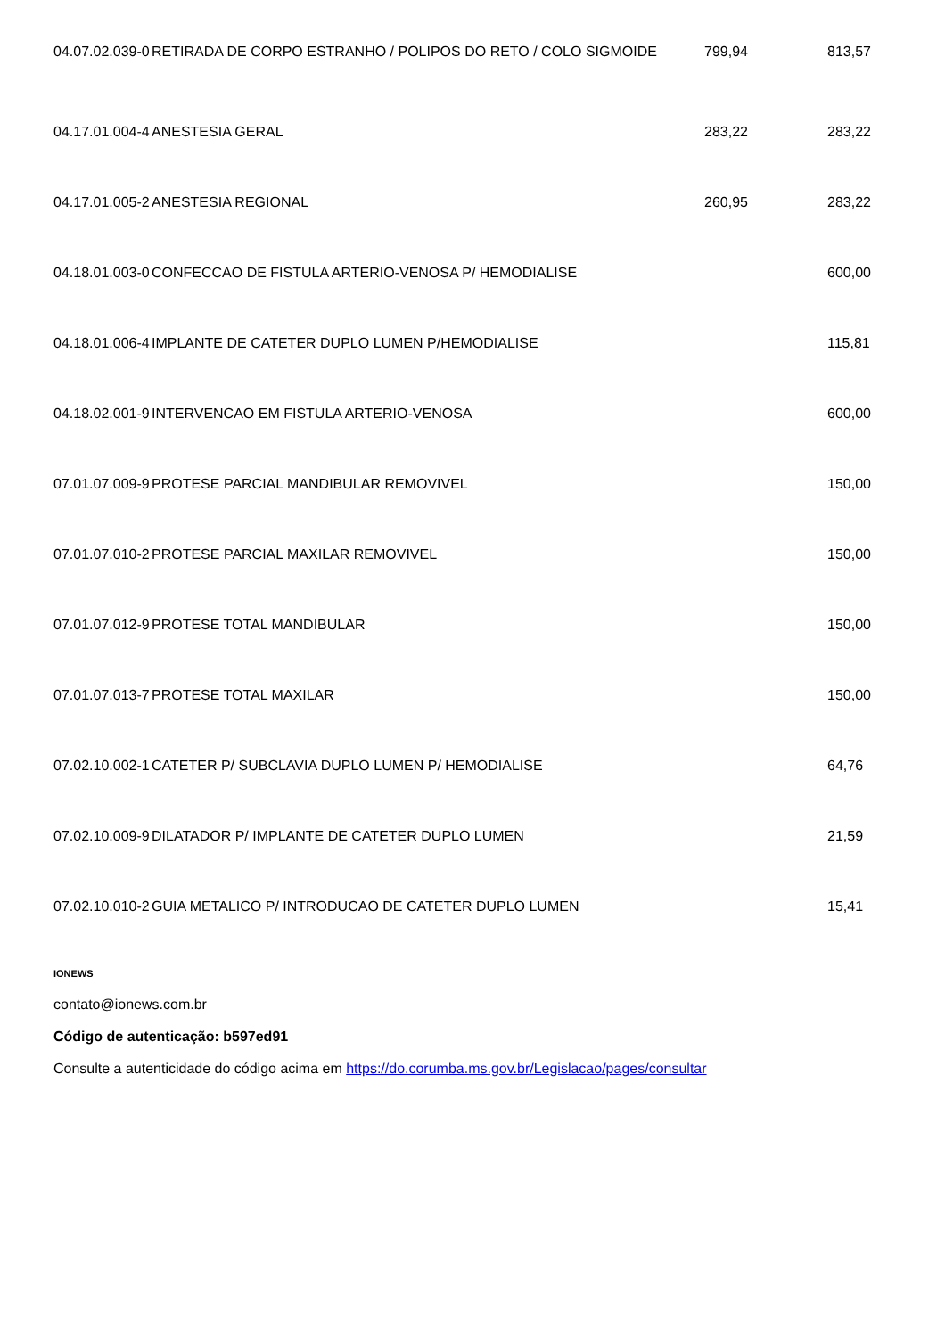| 04.07.02.039-0 | RETIRADA DE CORPO ESTRANHO / POLIPOS DO RETO / COLO SIGMOIDE | 799,94 | 813,57 |
| 04.17.01.004-4 | ANESTESIA GERAL | 283,22 | 283,22 |
| 04.17.01.005-2 | ANESTESIA REGIONAL | 260,95 | 283,22 |
| 04.18.01.003-0 | CONFECCAO DE FISTULA ARTERIO-VENOSA P/ HEMODIALISE | | 600,00 |
| 04.18.01.006-4 | IMPLANTE DE CATETER DUPLO LUMEN P/HEMODIALISE | | 115,81 |
| 04.18.02.001-9 | INTERVENCAO EM FISTULA ARTERIO-VENOSA | | 600,00 |
| 07.01.07.009-9 | PROTESE PARCIAL MANDIBULAR REMOVIVEL | | 150,00 |
| 07.01.07.010-2 | PROTESE PARCIAL MAXILAR REMOVIVEL | | 150,00 |
| 07.01.07.012-9 | PROTESE TOTAL MANDIBULAR | | 150,00 |
| 07.01.07.013-7 | PROTESE TOTAL MAXILAR | | 150,00 |
| 07.02.10.002-1 | CATETER P/ SUBCLAVIA DUPLO LUMEN P/ HEMODIALISE | | 64,76 |
| 07.02.10.009-9 | DILATADOR P/ IMPLANTE DE CATETER DUPLO LUMEN | | 21,59 |
| 07.02.10.010-2 | GUIA METALICO P/ INTRODUCAO DE CATETER DUPLO LUMEN | | 15,41 |
IONEWS
contato@ionews.com.br
Código de autenticação: b597ed91
Consulte a autenticidade do código acima em https://do.corumba.ms.gov.br/Legislacao/pages/consultar